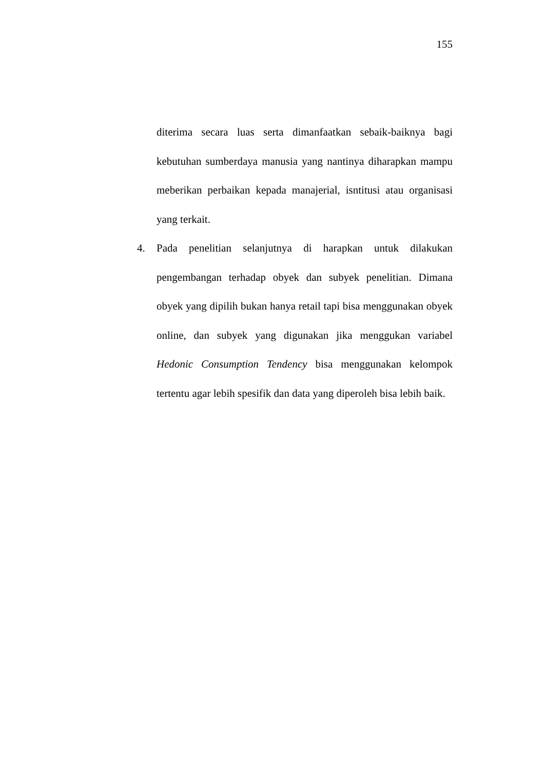155
diterima secara luas serta dimanfaatkan sebaik-baiknya bagi kebutuhan sumberdaya manusia yang nantinya diharapkan mampu meberikan perbaikan kepada manajerial, isntitusi atau organisasi yang terkait.
4. Pada penelitian selanjutnya di harapkan untuk dilakukan pengembangan terhadap obyek dan subyek penelitian. Dimana obyek yang dipilih bukan hanya retail tapi bisa menggunakan obyek online, dan subyek yang digunakan jika menggukan variabel Hedonic Consumption Tendency bisa menggunakan kelompok tertentu agar lebih spesifik dan data yang diperoleh bisa lebih baik.